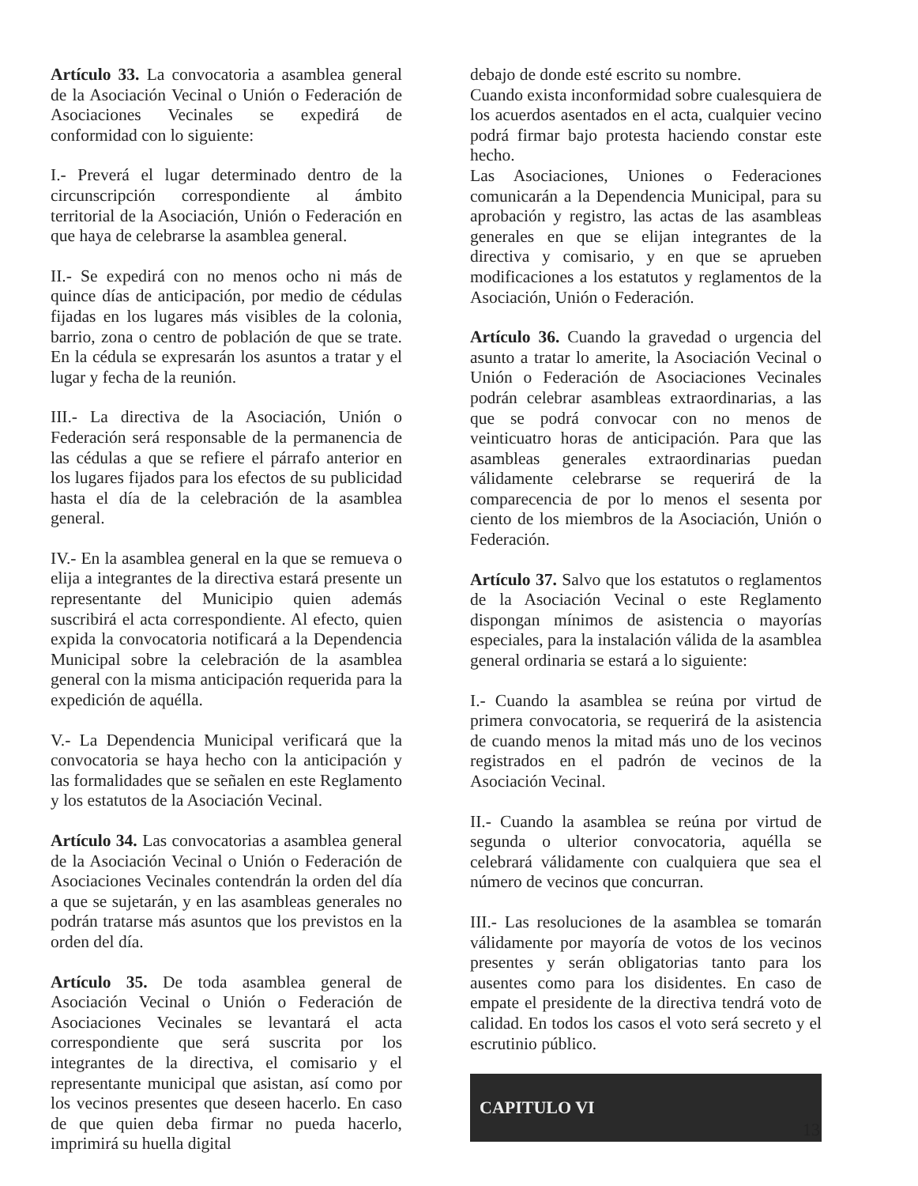Artículo 33. La convocatoria a asamblea general de la Asociación Vecinal o Unión o Federación de Asociaciones Vecinales se expedirá de conformidad con lo siguiente:
I.- Preverá el lugar determinado dentro de la circunscripción correspondiente al ámbito territorial de la Asociación, Unión o Federación en que haya de celebrarse la asamblea general.
II.- Se expedirá con no menos ocho ni más de quince días de anticipación, por medio de cédulas fijadas en los lugares más visibles de la colonia, barrio, zona o centro de población de que se trate. En la cédula se expresarán los asuntos a tratar y el lugar y fecha de la reunión.
III.- La directiva de la Asociación, Unión o Federación será responsable de la permanencia de las cédulas a que se refiere el párrafo anterior en los lugares fijados para los efectos de su publicidad hasta el día de la celebración de la asamblea general.
IV.- En la asamblea general en la que se remueva o elija a integrantes de la directiva estará presente un representante del Municipio quien además suscribirá el acta correspondiente. Al efecto, quien expida la convocatoria notificará a la Dependencia Municipal sobre la celebración de la asamblea general con la misma anticipación requerida para la expedición de aquélla.
V.- La Dependencia Municipal verificará que la convocatoria se haya hecho con la anticipación y las formalidades que se señalen en este Reglamento y los estatutos de la Asociación Vecinal.
Artículo 34. Las convocatorias a asamblea general de la Asociación Vecinal o Unión o Federación de Asociaciones Vecinales contendrán la orden del día a que se sujetarán, y en las asambleas generales no podrán tratarse más asuntos que los previstos en la orden del día.
Artículo 35. De toda asamblea general de Asociación Vecinal o Unión o Federación de Asociaciones Vecinales se levantará el acta correspondiente que será suscrita por los integrantes de la directiva, el comisario y el representante municipal que asistan, así como por los vecinos presentes que deseen hacerlo. En caso de que quien deba firmar no pueda hacerlo, imprimirá su huella digital
debajo de donde esté escrito su nombre.
Cuando exista inconformidad sobre cualesquiera de los acuerdos asentados en el acta, cualquier vecino podrá firmar bajo protesta haciendo constar este hecho.
Las Asociaciones, Uniones o Federaciones comunicarán a la Dependencia Municipal, para su aprobación y registro, las actas de las asambleas generales en que se elijan integrantes de la directiva y comisario, y en que se aprueben modificaciones a los estatutos y reglamentos de la Asociación, Unión o Federación.
Artículo 36. Cuando la gravedad o urgencia del asunto a tratar lo amerite, la Asociación Vecinal o Unión o Federación de Asociaciones Vecinales podrán celebrar asambleas extraordinarias, a las que se podrá convocar con no menos de veinticuatro horas de anticipación. Para que las asambleas generales extraordinarias puedan válidamente celebrarse se requerirá de la comparecencia de por lo menos el sesenta por ciento de los miembros de la Asociación, Unión o Federación.
Artículo 37. Salvo que los estatutos o reglamentos de la Asociación Vecinal o este Reglamento dispongan mínimos de asistencia o mayorías especiales, para la instalación válida de la asamblea general ordinaria se estará a lo siguiente:
I.- Cuando la asamblea se reúna por virtud de primera convocatoria, se requerirá de la asistencia de cuando menos la mitad más uno de los vecinos registrados en el padrón de vecinos de la Asociación Vecinal.
II.- Cuando la asamblea se reúna por virtud de segunda o ulterior convocatoria, aquélla se celebrará válidamente con cualquiera que sea el número de vecinos que concurran.
III.- Las resoluciones de la asamblea se tomarán válidamente por mayoría de votos de los vecinos presentes y serán obligatorias tanto para los ausentes como para los disidentes. En caso de empate el presidente de la directiva tendrá voto de calidad. En todos los casos el voto será secreto y el escrutinio público.
CAPITULO VI
13